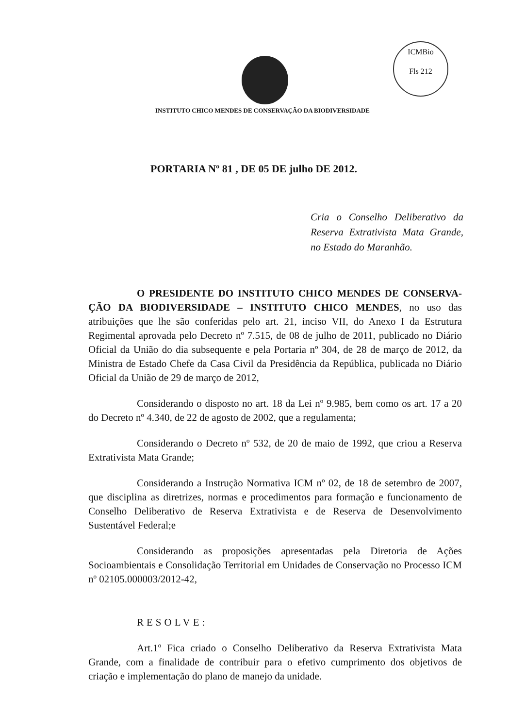ICMBio
Fls 212
INSTITUTO CHICO MENDES DE CONSERVAÇÃO DA BIODIVERSIDADE
PORTARIA Nº 81 , DE 05 DE julho DE 2012.
Cria o Conselho Deliberativo da Reserva Extrativista Mata Grande, no Estado do Maranhão.
O PRESIDENTE DO INSTITUTO CHICO MENDES DE CONSERVA-ÇÃO DA BIODIVERSIDADE – INSTITUTO CHICO MENDES, no uso das atribuições que lhe são conferidas pelo art. 21, inciso VII, do Anexo I da Estrutura Regimental aprovada pelo Decreto nº 7.515, de 08 de julho de 2011, publicado no Diário Oficial da União do dia subsequente e pela Portaria nº 304, de 28 de março de 2012, da Ministra de Estado Chefe da Casa Civil da Presidência da República, publicada no Diário Oficial da União de 29 de março de 2012,
Considerando o disposto no art. 18 da Lei nº 9.985, bem como os art. 17 a 20 do Decreto nº 4.340, de 22 de agosto de 2002, que a regulamenta;
Considerando o Decreto nº 532, de 20 de maio de 1992, que criou a Reserva Extrativista Mata Grande;
Considerando a Instrução Normativa ICM nº 02, de 18 de setembro de 2007, que disciplina as diretrizes, normas e procedimentos para formação e funcionamento de Conselho Deliberativo de Reserva Extrativista e de Reserva de Desenvolvimento Sustentável Federal;e
Considerando as proposições apresentadas pela Diretoria de Ações Socioambientais e Consolidação Territorial em Unidades de Conservação no Processo ICM nº 02105.000003/2012-42,
RESOLVE:
Art.1º Fica criado o Conselho Deliberativo da Reserva Extrativista Mata Grande, com a finalidade de contribuir para o efetivo cumprimento dos objetivos de criação e implementação do plano de manejo da unidade.